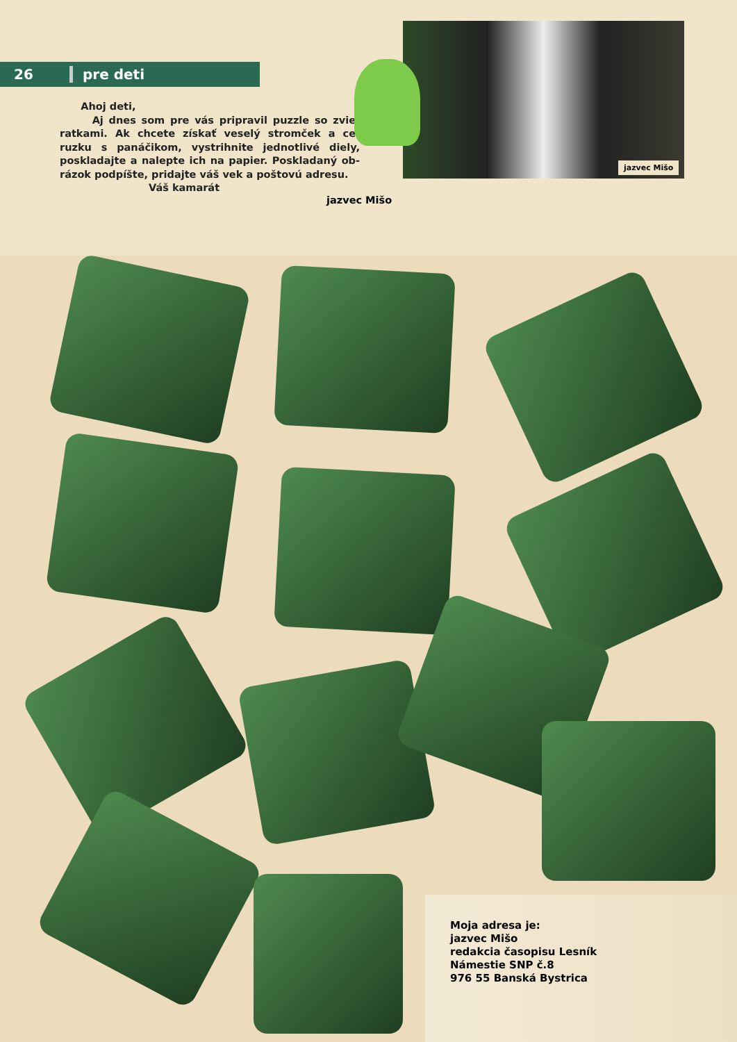26 pre deti
Ahoj deti,
Aj dnes som pre vás pripravil puzzle so zvie-ratkami. Ak chcete získať veselý stromček a ce-ruzku s panáčikom, vystrihnite jednotlivé diely, poskladajte a nalepte ich na papier. Poskladaný ob-rázok podpíšte, pridajte váš vek a poštovú adresu.
Váš kamarát
jazvec Mišo
jazvec Mišo
Moja adresa je:
jazvec Mišo
redakcia časopisu Lesník
Námestie SNP č.8
976 55 Banská Bystrica